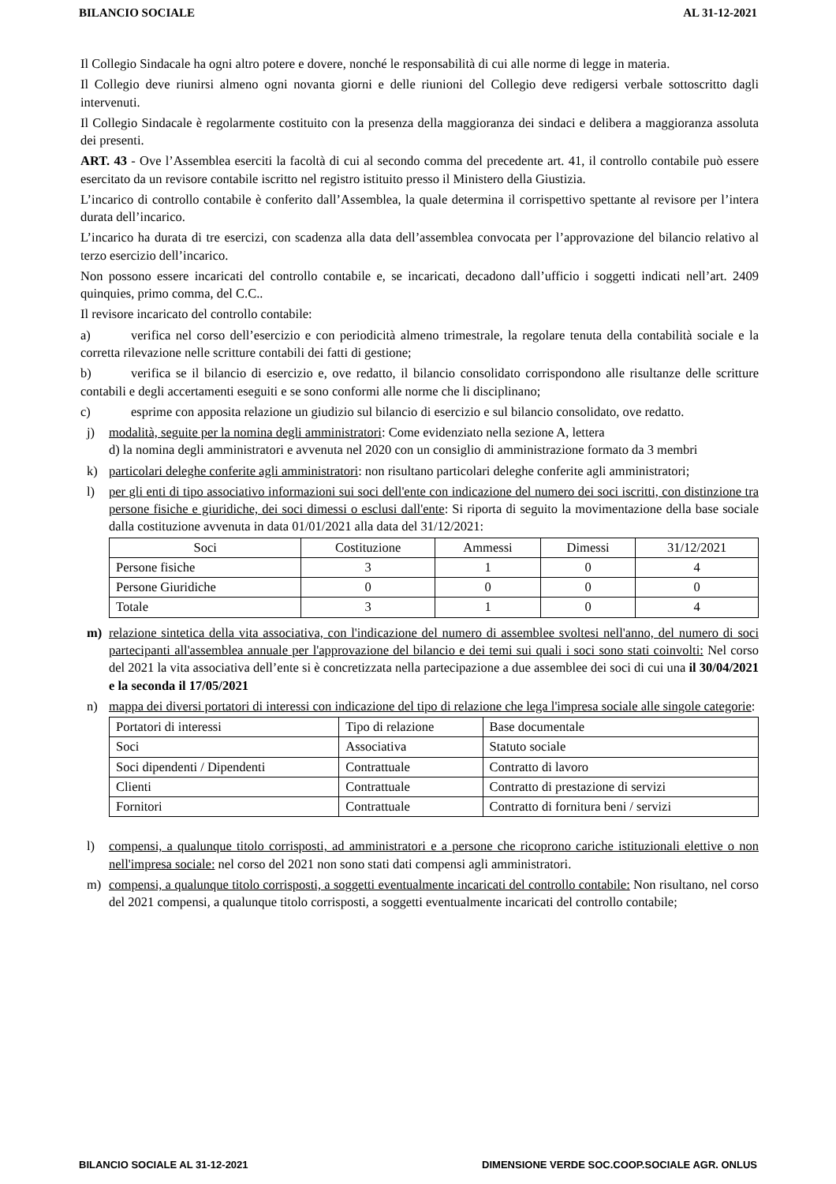BILANCIO SOCIALE AL 31-12-2021
Il Collegio Sindacale ha ogni altro potere e dovere, nonché le responsabilità di cui alle norme di legge in materia.
Il Collegio deve riunirsi almeno ogni novanta giorni e delle riunioni del Collegio deve redigersi verbale sottoscritto dagli intervenuti.
Il Collegio Sindacale è regolarmente costituito con la presenza della maggioranza dei sindaci e delibera a maggioranza assoluta dei presenti.
ART. 43 - Ove l’Assemblea eserciti la facoltà di cui al secondo comma del precedente art. 41, il controllo contabile può essere esercitato da un revisore contabile iscritto nel registro istituito presso il Ministero della Giustizia.
L’incarico di controllo contabile è conferito dall’Assemblea, la quale determina il corrispettivo spettante al revisore per l’intera durata dell’incarico.
L’incarico ha durata di tre esercizi, con scadenza alla data dell’assemblea convocata per l’approvazione del bilancio relativo al terzo esercizio dell’incarico.
Non possono essere incaricati del controllo contabile e, se incaricati, decadono dall’ufficio i soggetti indicati nell’art. 2409 quinquies, primo comma, del C.C..
Il revisore incaricato del controllo contabile:
a) verifica nel corso dell’esercizio e con periodicità almeno trimestrale, la regolare tenuta della contabilità sociale e la corretta rilevazione nelle scritture contabili dei fatti di gestione;
b) verifica se il bilancio di esercizio e, ove redatto, il bilancio consolidato corrispondono alle risultanze delle scritture contabili e degli accertamenti eseguiti e se sono conformi alle norme che li disciplinano;
c) esprime con apposita relazione un giudizio sul bilancio di esercizio e sul bilancio consolidato, ove redatto.
j) modalità, seguite per la nomina degli amministratori: Come evidenziato nella sezione A, lettera
d) la nomina degli amministratori e avvenuta nel 2020 con un consiglio di amministrazione formato da 3 membri
k) particolari deleghe conferite agli amministratori: non risultano particolari deleghe conferite agli amministratori;
l) per gli enti di tipo associativo informazioni sui soci dell'ente con indicazione del numero dei soci iscritti, con distinzione tra persone fisiche e giuridiche, dei soci dimessi o esclusi dall'ente: Si riporta di seguito la movimentazione della base sociale dalla costituzione avvenuta in data 01/01/2021 alla data del 31/12/2021:
| Soci | Costituzione | Ammessi | Dimessi | 31/12/2021 |
| Persone fisiche | 3 | 1 | 0 | 4 |
| Persone Giuridiche | 0 | 0 | 0 | 0 |
| Totale | 3 | 1 | 0 | 4 |
m) relazione sintetica della vita associativa, con l'indicazione del numero di assemblee svoltesi nell'anno, del numero di soci partecipanti all'assemblea annuale per l'approvazione del bilancio e dei temi sui quali i soci sono stati coinvolti: Nel corso del 2021 la vita associativa dell’ente si è concretizzata nella partecipazione a due assemblee dei soci di cui una il 30/04/2021 e la seconda il 17/05/2021
n) mappa dei diversi portatori di interessi con indicazione del tipo di relazione che lega l'impresa sociale alle singole categorie:
| Portatori di interessi | Tipo di relazione | Base documentale |
| --- | --- | --- |
| Soci | Associativa | Statuto sociale |
| Soci dipendenti / Dipendenti | Contrattuale | Contratto di lavoro |
| Clienti | Contrattuale | Contratto di prestazione di servizi |
| Fornitori | Contrattuale | Contratto di fornitura beni / servizi |
l) compensi, a qualunque titolo corrisposti, ad amministratori e a persone che ricoprono cariche istituzionali elettive o non nell'impresa sociale: nel corso del 2021 non sono stati dati compensi agli amministratori.
m) compensi, a qualunque titolo corrisposti, a soggetti eventualmente incaricati del controllo contabile: Non risultano, nel corso del 2021 compensi, a qualunque titolo corrisposti, a soggetti eventualmente incaricati del controllo contabile;
BILANCIO SOCIALE AL 31-12-2021 DIMENSIONE VERDE SOC.COOP.SOCIALE AGR. ONLUS